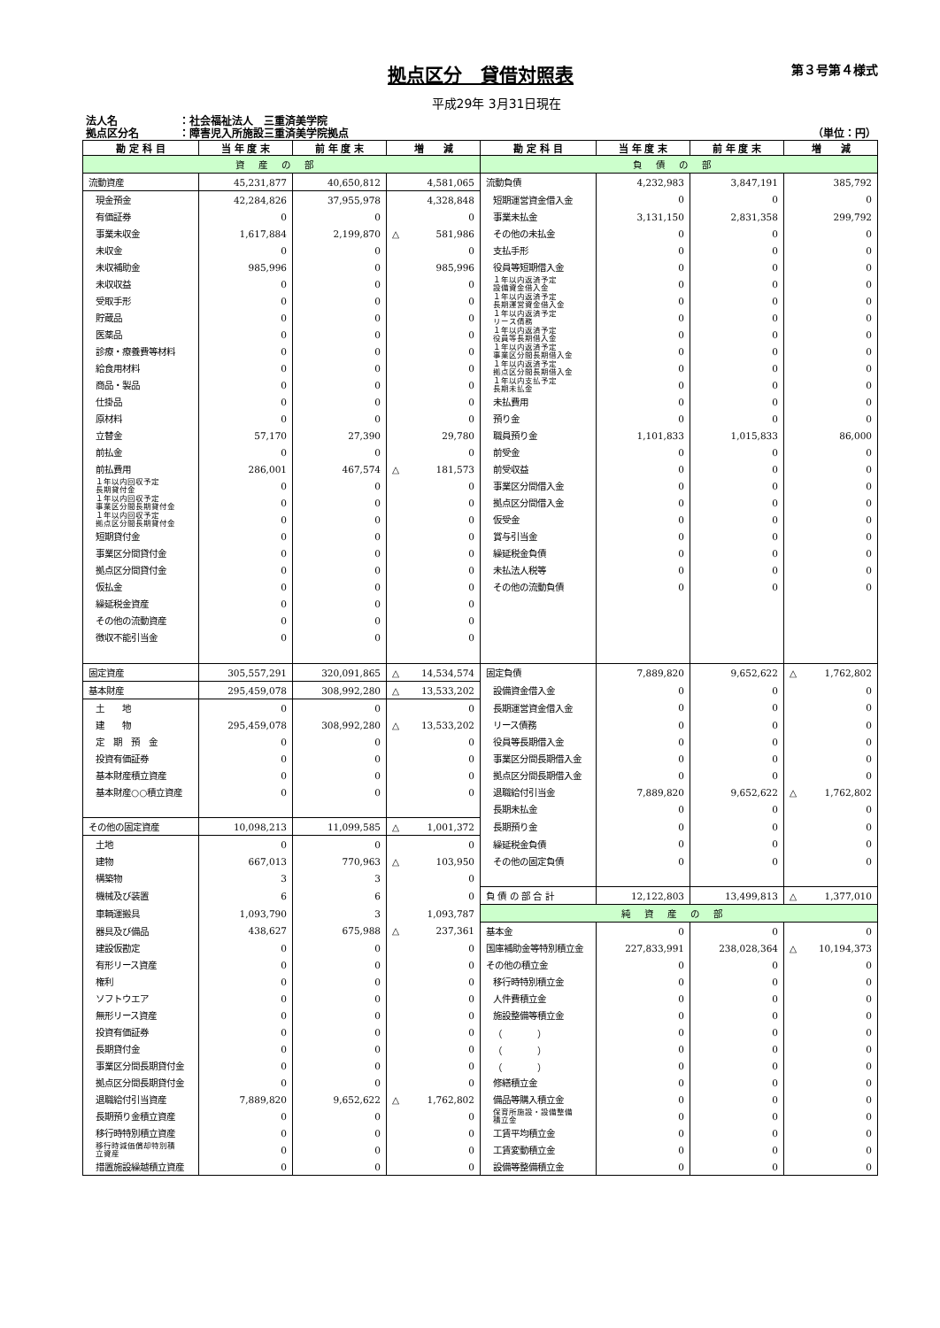拠点区分　貸借対照表
第３号第４様式
平成29年 3月31日現在
法人名 ：社会福祉法人　三重済美学院
拠点区分名 ：障害児入所施設三重済美学院拠点
（単位：円）
| 勘 定 科 目 | 当 年 度 末 | 前 年 度 末 | 増 減 | 勘 定 科 目 | 当 年 度 末 | 前 年 度 末 | 増 減 |
| --- | --- | --- | --- | --- | --- | --- | --- |
| 資産の部 | | | | 負債の部 | | | |
| 流動資産 | 45,231,877 | 40,650,812 | 4,581,065 | 流動負債 | 4,232,983 | 3,847,191 | 385,792 |
| 現金預金 | 42,284,826 | 37,955,978 | 4,328,848 | 短期運営資金借入金 | 0 | 0 | 0 |
| 有価証券 | 0 | 0 | 0 | 事業未払金 | 3,131,150 | 2,831,358 | 299,792 |
| 事業未収金 | 1,617,884 | 2,199,870 | △ 581,986 | その他の未払金 | 0 | 0 | 0 |
| 未収金 | 0 | 0 | 0 | 支払手形 | 0 | 0 | 0 |
| 未収補助金 | 985,996 | 0 | 985,996 | 役員等短期借入金 | 0 | 0 | 0 |
| 未収収益 | 0 | 0 | 0 | １年以内返済予定 設備資金借入金 | 0 | 0 | 0 |
| 受取手形 | 0 | 0 | 0 | １年以内返済予定 長期運営資金借入金 | 0 | 0 | 0 |
| 貯蔵品 | 0 | 0 | 0 | １年以内返済予定 リース債務 | 0 | 0 | 0 |
| 医薬品 | 0 | 0 | 0 | １年以内返済予定 役員等長期借入金 | 0 | 0 | 0 |
| 診療・療養費等材料 | 0 | 0 | 0 | １年以内返済予定 事業区分間長期借入金 | 0 | 0 | 0 |
| 給食用材料 | 0 | 0 | 0 | １年以内返済予定 拠点区分間長期借入金 | 0 | 0 | 0 |
| 商品・製品 | 0 | 0 | 0 | １年以内支払予定 長期未払金 | 0 | 0 | 0 |
| 仕掛品 | 0 | 0 | 0 | 未払費用 | 0 | 0 | 0 |
| 原材料 | 0 | 0 | 0 | 預り金 | 0 | 0 | 0 |
| 立替金 | 57,170 | 27,390 | 29,780 | 職員預り金 | 1,101,833 | 1,015,833 | 86,000 |
| 前払金 | 0 | 0 | 0 | 前受金 | 0 | 0 | 0 |
| 前払費用 | 286,001 | 467,574 | △ 181,573 | 前受収益 | 0 | 0 | 0 |
| １年以内回収予定 長期貸付金 | 0 | 0 | 0 | 事業区分間借入金 | 0 | 0 | 0 |
| １年以内回収予定 事業区分間長期貸付金 | 0 | 0 | 0 | 拠点区分間借入金 | 0 | 0 | 0 |
| １年以内回収予定 拠点区分間長期貸付金 | 0 | 0 | 0 | 仮受金 | 0 | 0 | 0 |
| 短期貸付金 | 0 | 0 | 0 | 賞与引当金 | 0 | 0 | 0 |
| 事業区分間貸付金 | 0 | 0 | 0 | 繰延税金負債 | 0 | 0 | 0 |
| 拠点区分間貸付金 | 0 | 0 | 0 | 未払法人税等 | 0 | 0 | 0 |
| 仮払金 | 0 | 0 | 0 | その他の流動負債 | 0 | 0 | 0 |
| 繰延税金資産 | 0 | 0 | 0 | | | | |
| その他の流動資産 | 0 | 0 | 0 | | | | |
| 徴収不能引当金 | 0 | 0 | 0 | | | | |
| 固定資産 | 305,557,291 | 320,091,865 | △ 14,534,574 | 固定負債 | 7,889,820 | 9,652,622 | △ 1,762,802 |
| 基本財産 | 295,459,078 | 308,992,280 | △ 13,533,202 | 設備資金借入金 | 0 | 0 | 0 |
| 土 地 | 0 | 0 | 0 | 長期運営資金借入金 | 0 | 0 | 0 |
| 建 物 | 295,459,078 | 308,992,280 | △ 13,533,202 | リース債務 | 0 | 0 | 0 |
| 定 期 預 金 | 0 | 0 | 0 | 役員等長期借入金 | 0 | 0 | 0 |
| 投資有価証券 | 0 | 0 | 0 | 事業区分間長期借入金 | 0 | 0 | 0 |
| 基本財産積立資産 | 0 | 0 | 0 | 拠点区分間長期借入金 | 0 | 0 | 0 |
| 基本財産○○積立資産 | 0 | 0 | 0 | 退職給付引当金 | 7,889,820 | 9,652,622 | △ 1,762,802 |
| | | | | 長期未払金 | 0 | 0 | 0 |
| その他の固定資産 | 10,098,213 | 11,099,585 | △ 1,001,372 | 長期預り金 | 0 | 0 | 0 |
| 土地 | 0 | 0 | 0 | 繰延税金負債 | 0 | 0 | 0 |
| 建物 | 667,013 | 770,963 | △ 103,950 | その他の固定負債 | 0 | 0 | 0 |
| 構築物 | 3 | 3 | 0 | | | | |
| 機械及び装置 | 6 | 6 | 0 | 負 債 の 部 合 計 | 12,122,803 | 13,499,813 | △ 1,377,010 |
| 車輌運搬具 | 1,093,790 | 3 | 1,093,787 | 純資産の部 | | | |
| 器具及び備品 | 438,627 | 675,988 | △ 237,361 | 基本金 | 0 | 0 | 0 |
| 建設仮勘定 | 0 | 0 | 0 | 国庫補助金等特別積立金 | 227,833,991 | 238,028,364 | △ 10,194,373 |
| 有形リース資産 | 0 | 0 | 0 | その他の積立金 | 0 | 0 | 0 |
| 権利 | 0 | 0 | 0 | 移行時特別積立金 | 0 | 0 | 0 |
| ソフトウエア | 0 | 0 | 0 | 人件費積立金 | 0 | 0 | 0 |
| 無形リース資産 | 0 | 0 | 0 | 施設整備等積立金 | 0 | 0 | 0 |
| 投資有価証券 | 0 | 0 | 0 | （ ） | 0 | 0 | 0 |
| 長期貸付金 | 0 | 0 | 0 | （ ） | 0 | 0 | 0 |
| 事業区分間長期貸付金 | 0 | 0 | 0 | （ ） | 0 | 0 | 0 |
| 拠点区分間長期貸付金 | 0 | 0 | 0 | 修繕積立金 | 0 | 0 | 0 |
| 退職給付引当資産 | 7,889,820 | 9,652,622 | △ 1,762,802 | 備品等購入積立金 | 0 | 0 | 0 |
| 長期預り金積立資産 | 0 | 0 | 0 | 保育所施設・設備整備 積立金 | 0 | 0 | 0 |
| 移行時特別積立資産 | 0 | 0 | 0 | 工賃平均積立金 | 0 | 0 | 0 |
| 移行時減価償却特別積 立資産 | 0 | 0 | 0 | 工賃変動積立金 | 0 | 0 | 0 |
| 措置施設繰越積立資産 | 0 | 0 | 0 | 設備等整備積立金 | 0 | 0 | 0 |